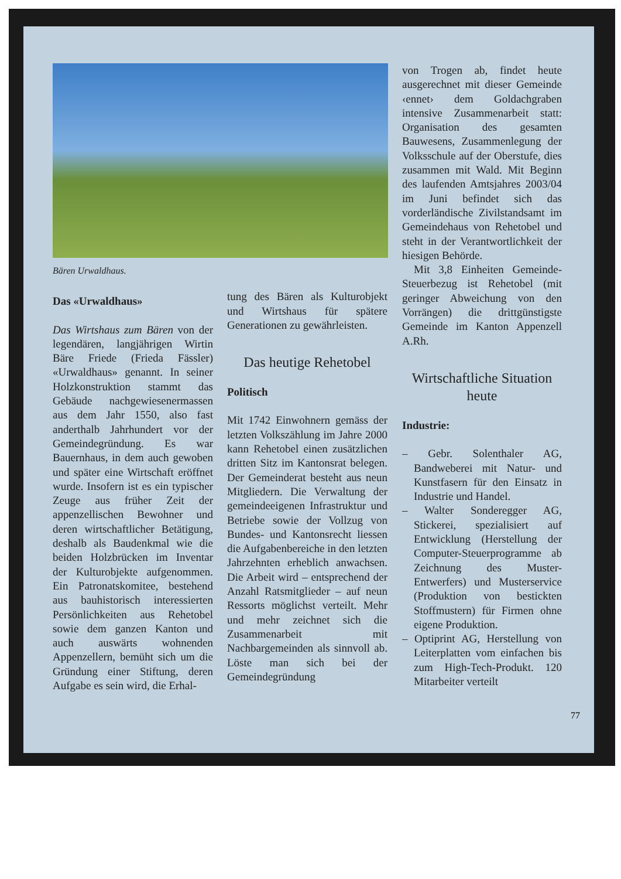Bären Urwaldhaus.
Das «Urwaldhaus»
Das Wirtshaus zum Bären von der legendären, langjährigen Wirtin Bäre Friede (Frieda Fässler) «Urwaldhaus» genannt. In seiner Holzkonstruktion stammt das Gebäude nachgewiesenermassen aus dem Jahr 1550, also fast anderthalb Jahrhundert vor der Gemeindegründung. Es war Bauernhaus, in dem auch gewoben und später eine Wirtschaft eröffnet wurde. Insofern ist es ein typischer Zeuge aus früher Zeit der appenzellischen Bewohner und deren wirtschaftlicher Betätigung, deshalb als Baudenkmal wie die beiden Holzbrücken im Inventar der Kulturobjekte aufgenommen. Ein Patronatskomitee, bestehend aus bauhistorisch interessierten Persönlichkeiten aus Rehetobel sowie dem ganzen Kanton und auch auswärts wohnenden Appenzellern, bemüht sich um die Gründung einer Stiftung, deren Aufgabe es sein wird, die Erhal-
tung des Bären als Kulturobjekt und Wirtshaus für spätere Generationen zu gewährleisten.
Das heutige Rehetobel
Politisch
Mit 1742 Einwohnern gemäss der letzten Volkszählung im Jahre 2000 kann Rehetobel einen zusätzlichen dritten Sitz im Kantonsrat belegen. Der Gemeinderat besteht aus neun Mitgliedern. Die Verwaltung der gemeindeeigenen Infrastruktur und Betriebe sowie der Vollzug von Bundes- und Kantonsrecht liessen die Aufgabenbereiche in den letzten Jahrzehnten erheblich anwachsen. Die Arbeit wird – entsprechend der Anzahl Ratsmitglieder – auf neun Ressorts möglichst verteilt. Mehr und mehr zeichnet sich die Zusammenarbeit mit Nachbargemeinden als sinnvoll ab. Löste man sich bei der Gemeindegründung
von Trogen ab, findet heute ausgerechnet mit dieser Gemeinde ‹ennet› dem Goldachgraben intensive Zusammenarbeit statt: Organisation des gesamten Bauwesens, Zusammenlegung der Volksschule auf der Oberstufe, dies zusammen mit Wald. Mit Beginn des laufenden Amtsjahres 2003/04 im Juni befindet sich das vorderländische Zivilstandsamt im Gemeindehaus von Rehetobel und steht in der Verantwortlichkeit der hiesigen Behörde.
Mit 3,8 Einheiten Gemeinde-Steuerbezug ist Rehetobel (mit geringer Abweichung von den Vorrängen) die drittgünstigste Gemeinde im Kanton Appenzell A.Rh.
Wirtschaftliche Situation heute
Industrie:
– Gebr. Solenthaler AG, Bandweberei mit Natur- und Kunstfasern für den Einsatz in Industrie und Handel.
– Walter Sonderegger AG, Stickerei, spezialisiert auf Entwicklung (Herstellung der Computer-Steuerprogramme ab Zeichnung des Muster-Entwerfers) und Musterservice (Produktion von bestickten Stoffmustern) für Firmen ohne eigene Produktion.
– Optiprint AG, Herstellung von Leiterplatten vom einfachen bis zum High-Tech-Produkt. 120 Mitarbeiter verteilt
77